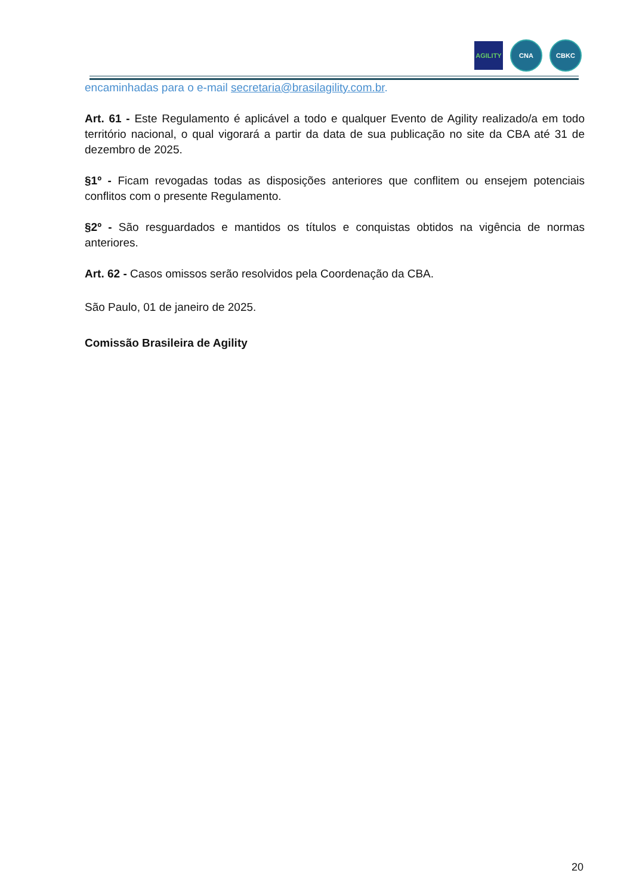AGILITY
CNA CBKC
encaminhadas para o e-mail secretaria@brasilagility.com.br.
Art. 61 - Este Regulamento é aplicável a todo e qualquer Evento de Agility realizado/a em todo território nacional, o qual vigorará a partir da data de sua publicação no site da CBA até 31 de dezembro de 2025.
§1º - Ficam revogadas todas as disposições anteriores que conflitem ou ensejem potenciais conflitos com o presente Regulamento.
§2º - São resguardados e mantidos os títulos e conquistas obtidos na vigência de normas anteriores.
Art. 62 - Casos omissos serão resolvidos pela Coordenação da CBA.
São Paulo, 01 de janeiro de 2025.
Comissão Brasileira de Agility
20